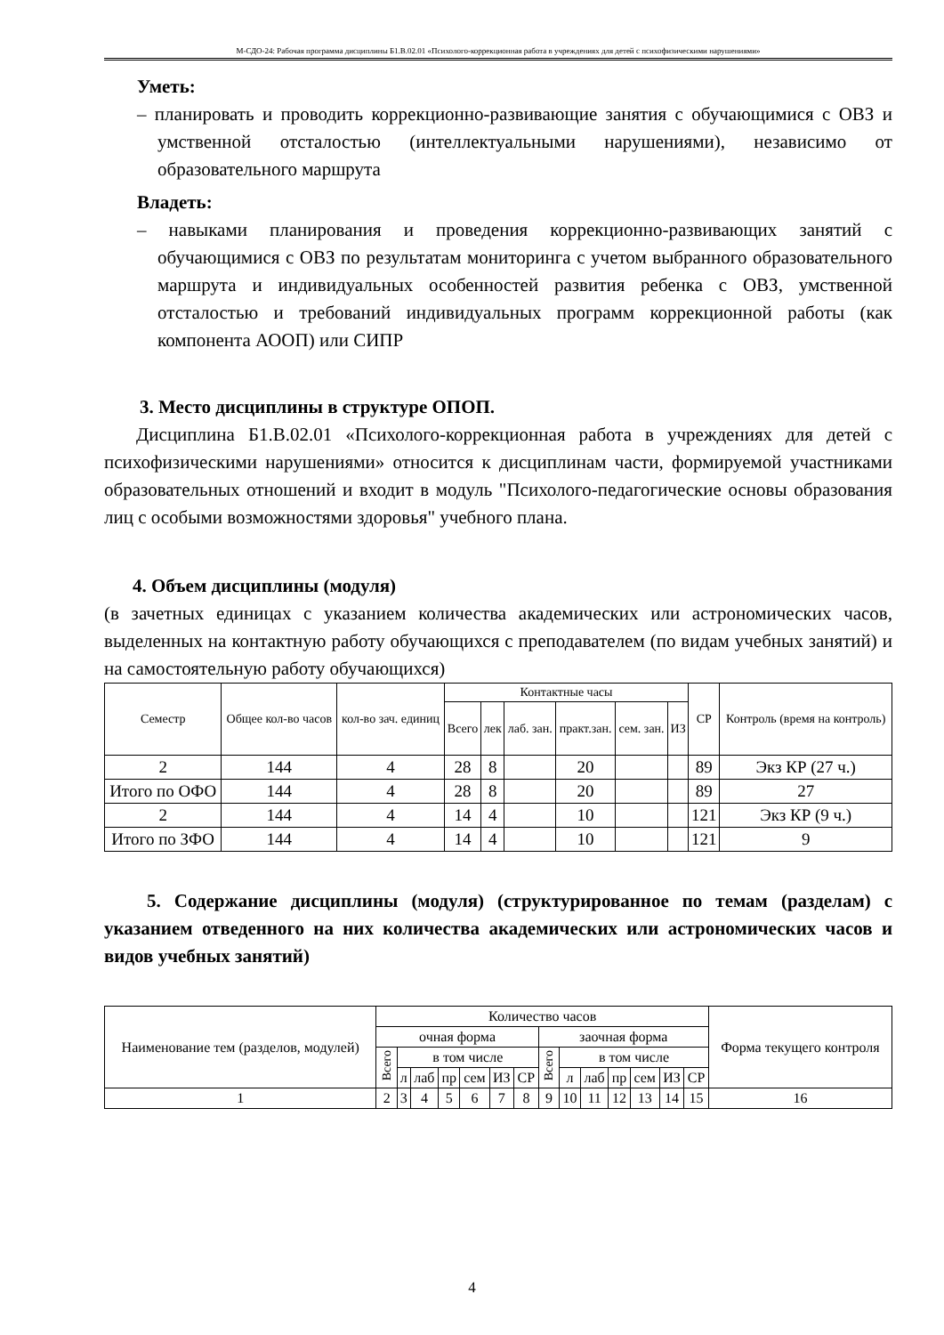М-СДО-24: Рабочая программа дисциплины Б1.В.02.01 «Психолого-коррекционная работа в учреждениях для детей с психофизическими нарушениями»
Уметь:
– планировать и проводить коррекционно-развивающие занятия с обучающимися с ОВЗ и умственной отсталостью (интеллектуальными нарушениями), независимо от образовательного маршрута
Владеть:
– навыками планирования и проведения коррекционно-развивающих занятий с обучающимися с ОВЗ по результатам мониторинга с учетом выбранного образовательного маршрута и индивидуальных особенностей развития ребенка с ОВЗ, умственной отсталостью и требований индивидуальных программ коррекционной работы (как компонента АООП) или СИПР
3. Место дисциплины в структуре ОПОП.
Дисциплина Б1.В.02.01 «Психолого-коррекционная работа в учреждениях для детей с психофизическими нарушениями» относится к дисциплинам части, формируемой участниками образовательных отношений и входит в модуль "Психолого-педагогические основы образования лиц с особыми возможностями здоровья" учебного плана.
4. Объем дисциплины (модуля)
(в зачетных единицах с указанием количества академических или астрономических часов, выделенных на контактную работу обучающихся с преподавателем (по видам учебных занятий) и на самостоятельную работу обучающихся)
| Семестр | Общее кол-во часов | кол-во зач. единиц | Контактные часы | | | | | | СР | Контроль (время на контроль) |
| | | | Всего | лек | лаб. зан. | практ.зан. | сем. зан. | ИЗ | | |
| 2 | 144 | 4 | 28 | 8 | | 20 | | | 89 | Экз КР (27 ч.) |
| Итого по ОФО | 144 | 4 | 28 | 8 | | 20 | | | 89 | 27 |
| 2 | 144 | 4 | 14 | 4 | | 10 | | | 121 | Экз КР (9 ч.) |
| Итого по ЗФО | 144 | 4 | 14 | 4 | | 10 | | | 121 | 9 |
5. Содержание дисциплины (модуля) (структурированное по темам (разделам) с указанием отведенного на них количества академических или астрономических часов и видов учебных занятий)
| Наименование тем (разделов, модулей) | Количество часов | | | | | | | | | | | | | | Форма текущего контроля |
| | очная форма | | | | | | | заочная форма | | | | | | | |
| | Всего | в том числе | | | | | | Всего | в том числе | | | | | | |
| | | л | лаб | пр | сем | ИЗ | СР | | л | лаб | пр | сем | ИЗ | СР | |
| 1 | 2 | 3 | 4 | 5 | 6 | 7 | 8 | 9 | 10 | 11 | 12 | 13 | 14 | 15 | 16 |
4